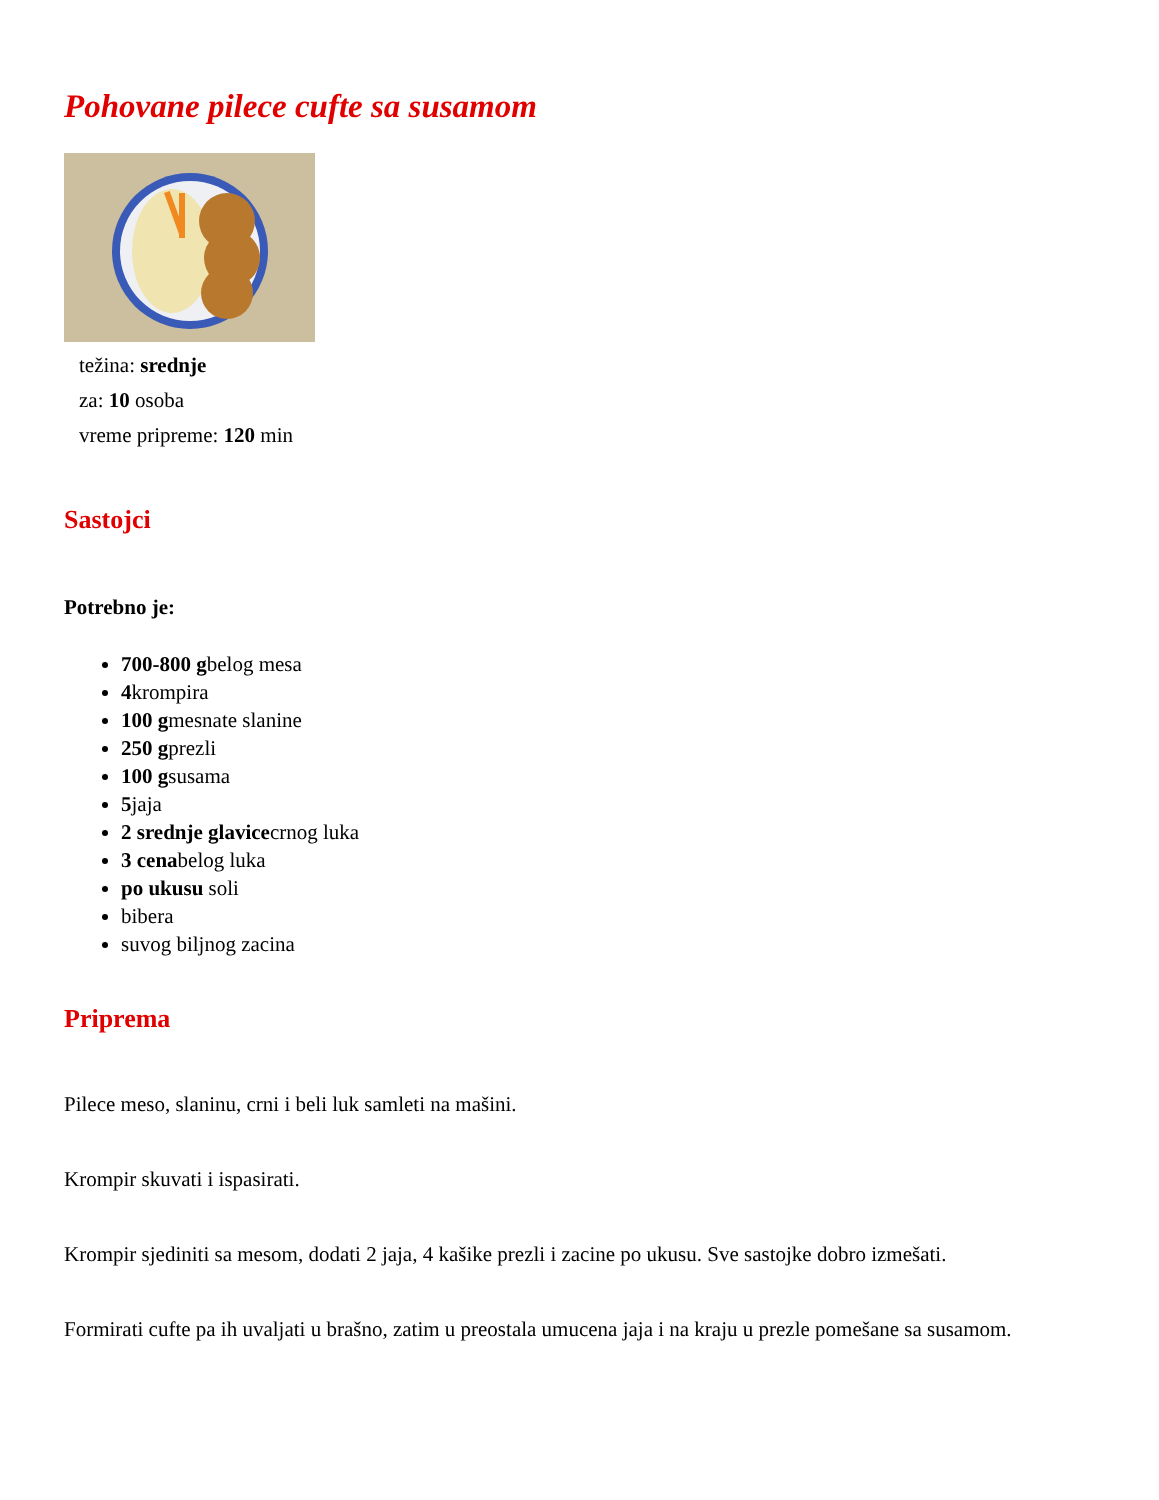Pohovane pilece cufte sa susamom
težina: srednje
za: 10 osoba
vreme pripreme: 120 min
Sastojci
Potrebno je:
700-800 gbelog mesa
4krompira
100 gmesnate slanine
250 gprezli
100 gsusama
5jaja
2 srednje glavicecrnog luka
3 cenabelog luka
po ukusu soli
bibera
suvog biljnog zacina
Priprema
Pilece meso, slaninu, crni i beli luk samleti na mašini.
Krompir skuvati i ispasirati.
Krompir sjediniti sa mesom, dodati 2 jaja, 4 kašike prezli i zacine po ukusu. Sve sastojke dobro izmešati.
Formirati cufte pa ih uvaljati u brašno, zatim u preostala umucena jaja i na kraju u prezle pomešane sa susamom.